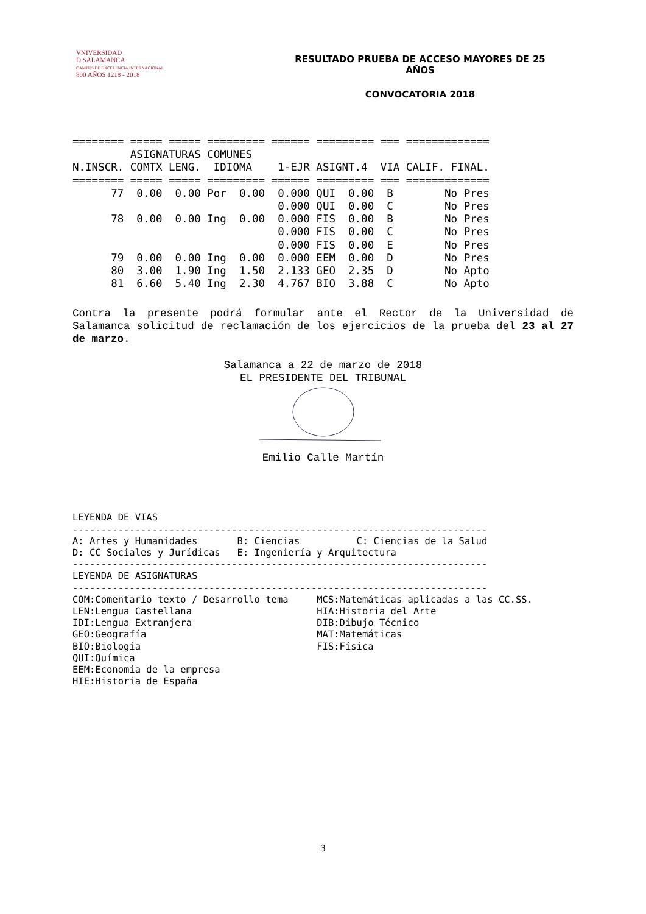VNIVERSIDAD
D SALAMANCA
CAMPUS DE EXCELENCIA INTERNACIONAL
800 AÑOS 1218 - 2018
RESULTADO PRUEBA DE ACCESO MAYORES DE 25 AÑOS
CONVOCATORIA 2018
======== ===== ===== ========= ====== ========= === =============
         ASIGNATURAS COMUNES
N.INSCR. COMTX LENG.  IDIOMA    1-EJR ASIGNT.4  VIA CALIF. FINAL.
======== ===== ===== ========= ====== ========= === =============
      77  0.00  0.00 Por  0.00  0.000 QUI  0.00  B        No Pres
                                0.000 QUI  0.00  C        No Pres
      78  0.00  0.00 Ing  0.00  0.000 FIS  0.00  B        No Pres
                                0.000 FIS  0.00  C        No Pres
                                0.000 FIS  0.00  E        No Pres
      79  0.00  0.00 Ing  0.00  0.000 EEM  0.00  D        No Pres
      80  3.00  1.90 Ing  1.50  2.133 GEO  2.35  D        No Apto
      81  6.60  5.40 Ing  2.30  4.767 BIO  3.88  C        No Apto
Contra la presente podrá formular ante el Rector de la Universidad de Salamanca solicitud de reclamación de los ejercicios de la prueba del 23 al 27 de marzo.
Salamanca a 22 de marzo de 2018
EL PRESIDENTE DEL TRIBUNAL
Emilio Calle Martín
LEYENDA DE VIAS
-------------------------------------------------------------------------
A: Artes y Humanidades       B: Ciencias          C: Ciencias de la Salud
D: CC Sociales y Jurídicas   E: Ingeniería y Arquitectura
-------------------------------------------------------------------------
LEYENDA DE ASIGNATURAS
-------------------------------------------------------------------------
COM:Comentario texto / Desarrollo tema     MCS:Matemáticas aplicadas a las CC.SS.
LEN:Lengua Castellana                      HIA:Historia del Arte
IDI:Lengua Extranjera                      DIB:Dibujo Técnico
GEO:Geografía                              MAT:Matemáticas
BIO:Biología                               FIS:Física
QUI:Química
EEM:Economía de la empresa
HIE:Historia de España
3